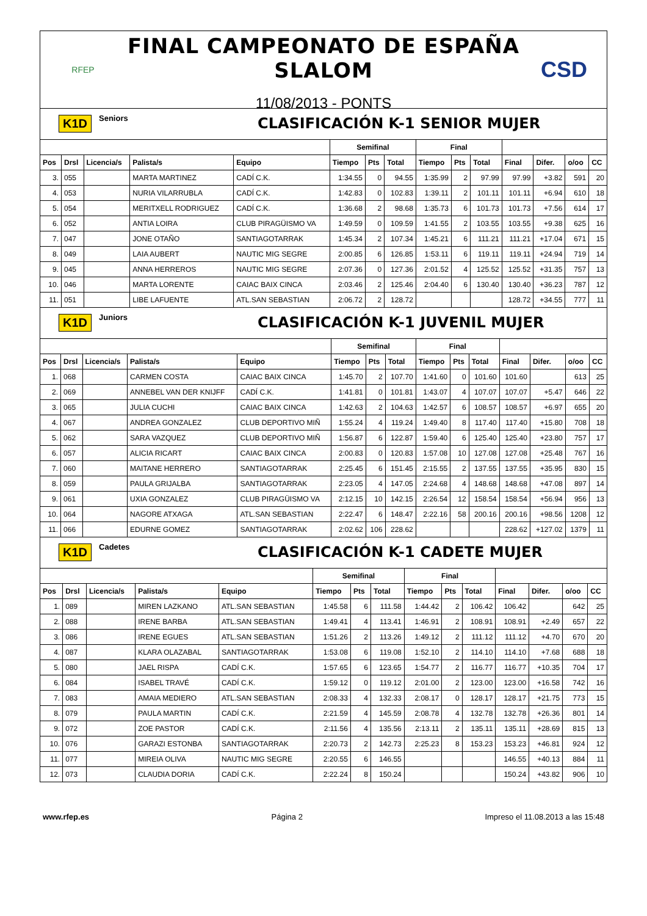RFEP
FINAL CAMPEONATO DE ESPAÑA SLALOM
11/08/2013 - PONTS
CSD
K1D Seniors CLASIFICACIÓN K-1 SENIOR MUJER
| | | | | | Semifinal | | | Final | | | | | | |
| --- | --- | --- | --- | --- | --- | --- | --- | --- | --- | --- | --- | --- | --- | --- |
| Pos | Drsl | Licencia/s | Palista/s | Equipo | Tiempo | Pts | Total | Tiempo | Pts | Total | Final | Difer. | o/oo | CC |
| 3. | 055 | | MARTA MARTINEZ | CADÍ C.K. | 1:34.55 | 0 | 94.55 | 1:35.99 | 2 | 97.99 | 97.99 | +3.82 | 591 | 20 |
| 4. | 053 | | NURIA VILARRUBLA | CADÍ C.K. | 1:42.83 | 0 | 102.83 | 1:39.11 | 2 | 101.11 | 101.11 | +6.94 | 610 | 18 |
| 5. | 054 | | MERITXELL RODRIGUEZ | CADÍ C.K. | 1:36.68 | 2 | 98.68 | 1:35.73 | 6 | 101.73 | 101.73 | +7.56 | 614 | 17 |
| 6. | 052 | | ANTIA LOIRA | CLUB PIRAGÜISMO VA | 1:49.59 | 0 | 109.59 | 1:41.55 | 2 | 103.55 | 103.55 | +9.38 | 625 | 16 |
| 7. | 047 | | JONE OTAÑO | SANTIAGOTARRAK | 1:45.34 | 2 | 107.34 | 1:45.21 | 6 | 111.21 | 111.21 | +17.04 | 671 | 15 |
| 8. | 049 | | LAIA AUBERT | NAUTIC MIG SEGRE | 2:00.85 | 6 | 126.85 | 1:53.11 | 6 | 119.11 | 119.11 | +24.94 | 719 | 14 |
| 9. | 045 | | ANNA HERREROS | NAUTIC MIG SEGRE | 2:07.36 | 0 | 127.36 | 2:01.52 | 4 | 125.52 | 125.52 | +31.35 | 757 | 13 |
| 10. | 046 | | MARTA LORENTE | CAIAC BAIX CINCA | 2:03.46 | 2 | 125.46 | 2:04.40 | 6 | 130.40 | 130.40 | +36.23 | 787 | 12 |
| 11. | 051 | | LIBE LAFUENTE | ATL.SAN SEBASTIAN | 2:06.72 | 2 | 128.72 | | | | 128.72 | +34.55 | 777 | 11 |
K1D Juniors CLASIFICACIÓN K-1 JUVENIL MUJER
| | | | | | Semifinal | | | Final | | | | | | |
| --- | --- | --- | --- | --- | --- | --- | --- | --- | --- | --- | --- | --- | --- | --- |
| Pos | Drsl | Licencia/s | Palista/s | Equipo | Tiempo | Pts | Total | Tiempo | Pts | Total | Final | Difer. | o/oo | CC |
| 1. | 068 | | CARMEN COSTA | CAIAC BAIX CINCA | 1:45.70 | 2 | 107.70 | 1:41.60 | 0 | 101.60 | 101.60 | | 613 | 25 |
| 2. | 069 | | ANNEBEL VAN DER KNIJFF | CADÍ C.K. | 1:41.81 | 0 | 101.81 | 1:43.07 | 4 | 107.07 | 107.07 | +5.47 | 646 | 22 |
| 3. | 065 | | JULIA CUCHI | CAIAC BAIX CINCA | 1:42.63 | 2 | 104.63 | 1:42.57 | 6 | 108.57 | 108.57 | +6.97 | 655 | 20 |
| 4. | 067 | | ANDREA GONZALEZ | CLUB DEPORTIVO MIÑ | 1:55.24 | 4 | 119.24 | 1:49.40 | 8 | 117.40 | 117.40 | +15.80 | 708 | 18 |
| 5. | 062 | | SARA VAZQUEZ | CLUB DEPORTIVO MIÑ | 1:56.87 | 6 | 122.87 | 1:59.40 | 6 | 125.40 | 125.40 | +23.80 | 757 | 17 |
| 6. | 057 | | ALICIA RICART | CAIAC BAIX CINCA | 2:00.83 | 0 | 120.83 | 1:57.08 | 10 | 127.08 | 127.08 | +25.48 | 767 | 16 |
| 7. | 060 | | MAITANE HERRERO | SANTIAGOTARRAK | 2:25.45 | 6 | 151.45 | 2:15.55 | 2 | 137.55 | 137.55 | +35.95 | 830 | 15 |
| 8. | 059 | | PAULA GRIJALBA | SANTIAGOTARRAK | 2:23.05 | 4 | 147.05 | 2:24.68 | 4 | 148.68 | 148.68 | +47.08 | 897 | 14 |
| 9. | 061 | | UXIA GONZALEZ | CLUB PIRAGÜISMO VA | 2:12.15 | 10 | 142.15 | 2:26.54 | 12 | 158.54 | 158.54 | +56.94 | 956 | 13 |
| 10. | 064 | | NAGORE ATXAGA | ATL.SAN SEBASTIAN | 2:22.47 | 6 | 148.47 | 2:22.16 | 58 | 200.16 | 200.16 | +98.56 | 1208 | 12 |
| 11. | 066 | | EDURNE GOMEZ | SANTIAGOTARRAK | 2:02.62 | 106 | 228.62 | | | | 228.62 | +127.02 | 1379 | 11 |
K1D Cadetes CLASIFICACIÓN K-1 CADETE MUJER
| | | | | | Semifinal | | | Final | | | | | | |
| --- | --- | --- | --- | --- | --- | --- | --- | --- | --- | --- | --- | --- | --- | --- |
| Pos | Drsl | Licencia/s | Palista/s | Equipo | Tiempo | Pts | Total | Tiempo | Pts | Total | Final | Difer. | o/oo | CC |
| 1. | 089 | | MIREN LAZKANO | ATL.SAN SEBASTIAN | 1:45.58 | 6 | 111.58 | 1:44.42 | 2 | 106.42 | 106.42 | | 642 | 25 |
| 2. | 088 | | IRENE BARBA | ATL.SAN SEBASTIAN | 1:49.41 | 4 | 113.41 | 1:46.91 | 2 | 108.91 | 108.91 | +2.49 | 657 | 22 |
| 3. | 086 | | IRENE EGUES | ATL.SAN SEBASTIAN | 1:51.26 | 2 | 113.26 | 1:49.12 | 2 | 111.12 | 111.12 | +4.70 | 670 | 20 |
| 4. | 087 | | KLARA OLAZABAL | SANTIAGOTARRAK | 1:53.08 | 6 | 119.08 | 1:52.10 | 2 | 114.10 | 114.10 | +7.68 | 688 | 18 |
| 5. | 080 | | JAEL RISPA | CADÍ C.K. | 1:57.65 | 6 | 123.65 | 1:54.77 | 2 | 116.77 | 116.77 | +10.35 | 704 | 17 |
| 6. | 084 | | ISABEL TRAVÉ | CADÍ C.K. | 1:59.12 | 0 | 119.12 | 2:01.00 | 2 | 123.00 | 123.00 | +16.58 | 742 | 16 |
| 7. | 083 | | AMAIA MEDIERO | ATL.SAN SEBASTIAN | 2:08.33 | 4 | 132.33 | 2:08.17 | 0 | 128.17 | 128.17 | +21.75 | 773 | 15 |
| 8. | 079 | | PAULA MARTIN | CADÍ C.K. | 2:21.59 | 4 | 145.59 | 2:08.78 | 4 | 132.78 | 132.78 | +26.36 | 801 | 14 |
| 9. | 072 | | ZOE PASTOR | CADÍ C.K. | 2:11.56 | 4 | 135.56 | 2:13.11 | 2 | 135.11 | 135.11 | +28.69 | 815 | 13 |
| 10. | 076 | | GARAZI ESTONBA | SANTIAGOTARRAK | 2:20.73 | 2 | 142.73 | 2:25.23 | 8 | 153.23 | 153.23 | +46.81 | 924 | 12 |
| 11. | 077 | | MIREIA OLIVA | NAUTIC MIG SEGRE | 2:20.55 | 6 | 146.55 | | | | 146.55 | +40.13 | 884 | 11 |
| 12. | 073 | | CLAUDIA DORIA | CADÍ C.K. | 2:22.24 | 8 | 150.24 | | | | 150.24 | +43.82 | 906 | 10 |
www.rfep.es Página 2 Impreso el 11.08.2013 a las 15:48